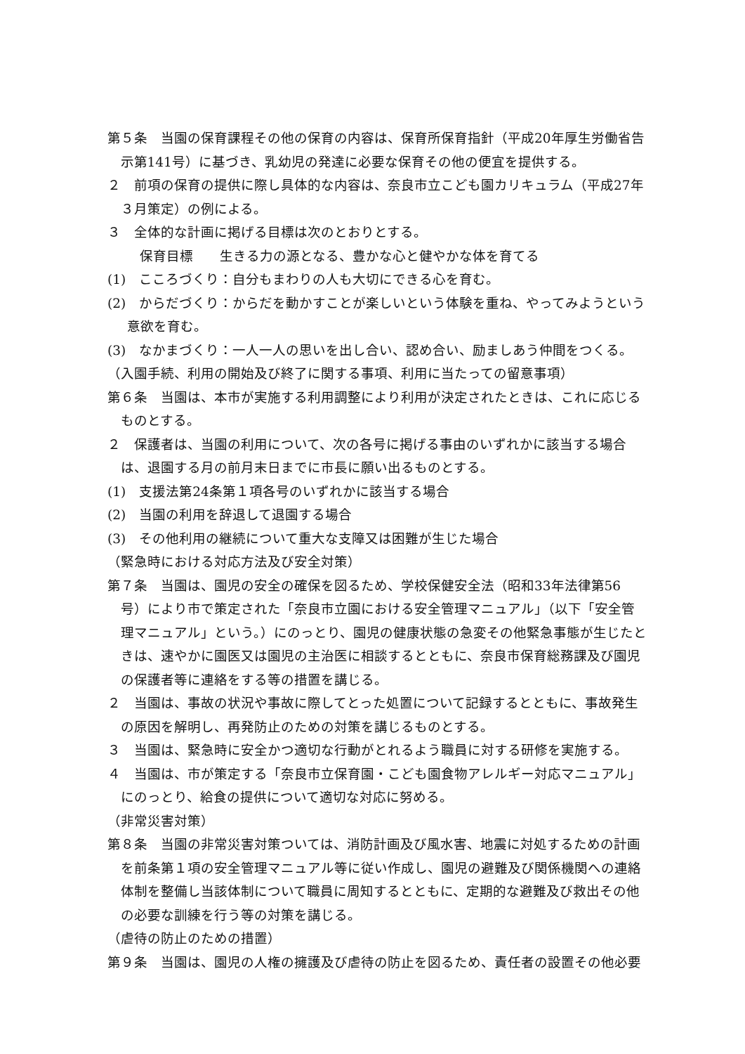第５条　当園の保育課程その他の保育の内容は、保育所保育指針（平成20年厚生労働省告示第141号）に基づき、乳幼児の発達に必要な保育その他の便宜を提供する。
２　前項の保育の提供に際し具体的な内容は、奈良市立こども園カリキュラム（平成27年３月策定）の例による。
３　全体的な計画に掲げる目標は次のとおりとする。
保育目標　　生きる力の源となる、豊かな心と健やかな体を育てる
(1)　こころづくり：自分もまわりの人も大切にできる心を育む。
(2)　からだづくり：からだを動かすことが楽しいという体験を重ね、やってみようという意欲を育む。
(3)　なかまづくり：一人一人の思いを出し合い、認め合い、励ましあう仲間をつくる。
（入園手続、利用の開始及び終了に関する事項、利用に当たっての留意事項）
第６条　当園は、本市が実施する利用調整により利用が決定されたときは、これに応じるものとする。
２　保護者は、当園の利用について、次の各号に掲げる事由のいずれかに該当する場合は、退園する月の前月末日までに市長に願い出るものとする。
(1)　支援法第24条第１項各号のいずれかに該当する場合
(2)　当園の利用を辞退して退園する場合
(3)　その他利用の継続について重大な支障又は困難が生じた場合
（緊急時における対応方法及び安全対策）
第７条　当園は、園児の安全の確保を図るため、学校保健安全法（昭和33年法律第56号）により市で策定された「奈良市立園における安全管理マニュアル」（以下「安全管理マニュアル」という。）にのっとり、園児の健康状態の急変その他緊急事態が生じたときは、速やかに園医又は園児の主治医に相談するとともに、奈良市保育総務課及び園児の保護者等に連絡をする等の措置を講じる。
２　当園は、事故の状況や事故に際してとった処置について記録するとともに、事故発生の原因を解明し、再発防止のための対策を講じるものとする。
３　当園は、緊急時に安全かつ適切な行動がとれるよう職員に対する研修を実施する。
４　当園は、市が策定する「奈良市立保育園・こども園食物アレルギー対応マニュアル」にのっとり、給食の提供について適切な対応に努める。
（非常災害対策）
第８条　当園の非常災害対策ついては、消防計画及び風水害、地震に対処するための計画を前条第１項の安全管理マニュアル等に従い作成し、園児の避難及び関係機関への連絡体制を整備し当該体制について職員に周知するとともに、定期的な避難及び救出その他の必要な訓練を行う等の対策を講じる。
（虐待の防止のための措置）
第９条　当園は、園児の人権の擁護及び虐待の防止を図るため、責任者の設置その他必要